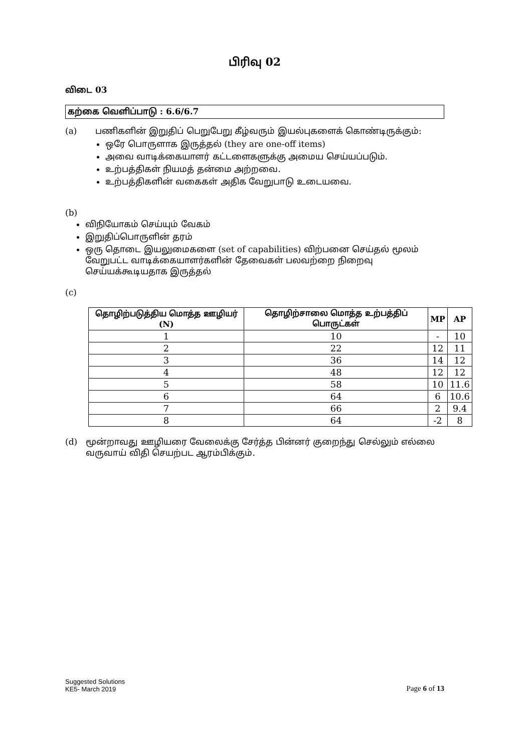பிரிவு 02
விடை 03
கற்கை வெளிப்பாடு : 6.6/6.7
(a) பணிகளின் இறுதிப் பெறுபேறு கீழ்வரும் இயல்புகளைக் கொண்டிருக்கும்:
ஒரே பொருளாக இருத்தல் (they are one-off items)
அவை வாடிக்கையாளர் கட்டளைகளுக்கு அமைய செய்யப்படும்.
உற்பத்திகள் நியமத் தன்மை அற்றவை.
உற்பத்திகளின் வகைகள் அதிக வேறுபாடு உடையவை.
(b)
விநியோகம் செய்யும் வேகம்
இறுதிப்பொருளின் தரம்
ஒரு தொடை இயலுமைகளை (set of capabilities) விற்பனை செய்தல் மூலம் வேறுபட்ட வாடிக்கையாளர்களின் தேவைகள் பலவற்றை நிறைவு செய்யக்கூடியதாக இருத்தல்
(c)
| தொழிற்படுத்திய மொத்த ஊழியர் (N) | தொழிற்சாலை மொத்த உற்பத்திப் பொருட்கள் | MP | AP |
| --- | --- | --- | --- |
| 1 | 10 | - | 10 |
| 2 | 22 | 12 | 11 |
| 3 | 36 | 14 | 12 |
| 4 | 48 | 12 | 12 |
| 5 | 58 | 10 | 11.6 |
| 6 | 64 | 6 | 10.6 |
| 7 | 66 | 2 | 9.4 |
| 8 | 64 | -2 | 8 |
(d) மூன்றாவது ஊழியரை வேலைக்கு சேர்த்த பின்னர் குறைந்து செல்லும் எல்லை வருவாய் விதி செயற்பட ஆரம்பிக்கும்.
Suggested Solutions
KE5- March 2019
Page 6 of 13